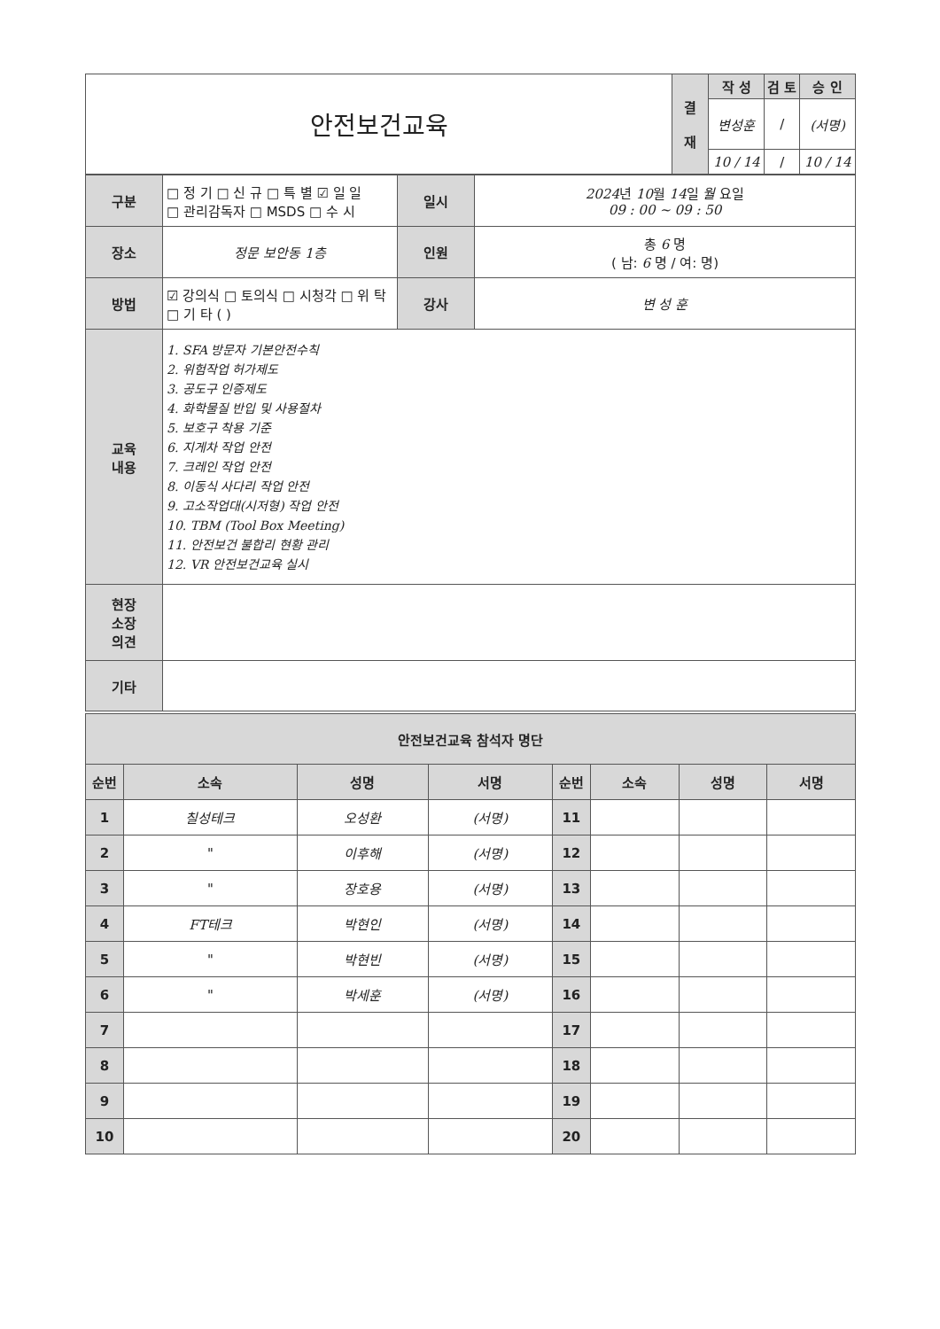| 안전보건교육 | 결 재 | 작 성 | 검 토 | 승 인 |
| | | 변성훈 | / | (서명) |
| | | 10 / 14 | / | 10 / 14 |
| 구분 | □ 정 기 □ 신 규 □ 특 별 ☑ 일 일 □ 관리감독자 □ MSDS □ 수 시 | 일시 | 2024 년 10 월 14 일 월 요일 09 : 00 ~ 09 : 50 |
| 장소 | 정문 보안동 1층 | 인원 | 총 6 명 ( 남: 6 명 / 여: 명) |
| 방법 | ☑ 강의식 □ 토의식 □ 시청각 □ 위 탁 □ 기 타 ( ) | 강사 | 변 성 훈 |
| 교육 내용 | 1. SFA 방문자 기본안전수칙 2. 위험작업 허가제도 3. 공도구 인증제도 4. 화학물질 반입 및 사용절차 5. 보호구 착용 기준 6. 지게차 작업 안전 7. 크레인 작업 안전 8. 이동식 사다리 작업 안전 9. 고소작업대(시저형) 작업 안전 10. TBM (Tool Box Meeting) 11. 안전보건 불합리 현황 관리 12. VR 안전보건교육 실시 | | |
| 현장 소장 의견 | | | |
| 기타 | | | |
| 안전보건교육 참석자 명단 | | | | | | | |
| --- | --- | --- | --- | --- | --- | --- | --- |
| 순번 | 소속 | 성명 | 서명 | 순번 | 소속 | 성명 | 서명 |
| 1 | 칠성테크 | 오성환 | (서명) | 11 | | | |
| 2 | " | 이후해 | (서명) | 12 | | | |
| 3 | " | 장호용 | (서명) | 13 | | | |
| 4 | FT테크 | 박현인 | (서명) | 14 | | | |
| 5 | " | 박현빈 | (서명) | 15 | | | |
| 6 | " | 박세훈 | (서명) | 16 | | | |
| 7 | | | | 17 | | | |
| 8 | | | | 18 | | | |
| 9 | | | | 19 | | | |
| 10 | | | | 20 | | | |